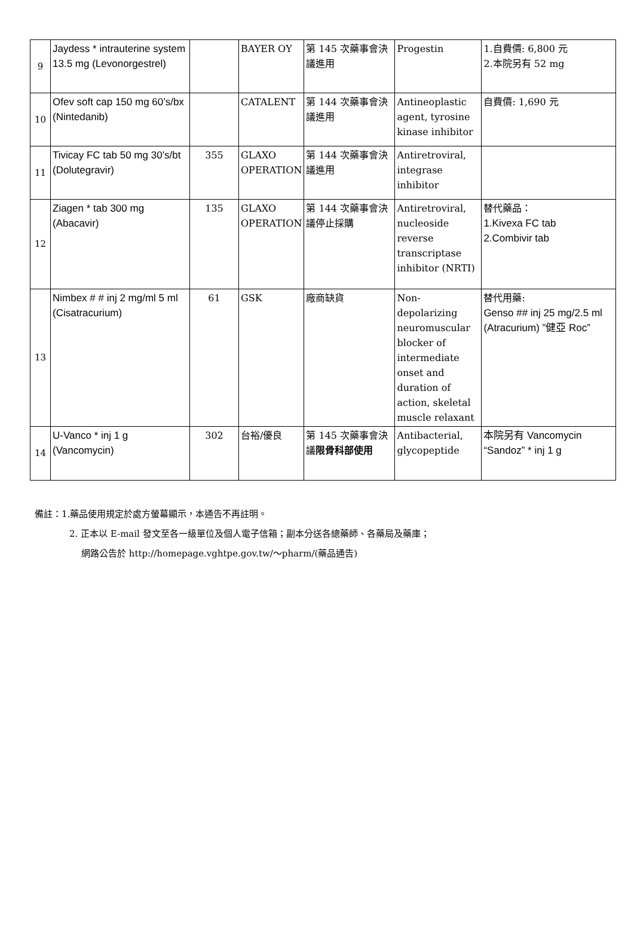| 9 | Jaydess * intrauterine system 13.5 mg (Levonorgestrel) | | BAYER OY | 第 145 次藥事會決議進用 | Progestin | 1.自費價: 6,800 元 2.本院另有 52 mg |
| 10 | Ofev soft cap 150 mg 60’s/bx (Nintedanib) | | CATALENT | 第 144 次藥事會決議進用 | Antineoplastic agent, tyrosine kinase inhibitor | 自費價: 1,690 元 |
| 11 | Tivicay FC tab 50 mg 30’s/bt (Dolutegravir) | 355 | GLAXO OPERATION | 第 144 次藥事會決議進用 | Antiretroviral, integrase inhibitor | |
| 12 | Ziagen * tab 300 mg (Abacavir) | 135 | GLAXO OPERATION | 第 144 次藥事會決議停止採購 | Antiretroviral, nucleoside reverse transcriptase inhibitor (NRTI) | 替代藥品： 1.Kivexa FC tab 2.Combivir tab |
| 13 | Nimbex # # inj 2 mg/ml 5 ml (Cisatracurium) | 61 | GSK | 廠商缺貨 | Non-depolarizing neuromuscular blocker of intermediate onset and duration of action, skeletal muscle relaxant | 替代用藥: Genso ## inj 25 mg/2.5 ml (Atracurium) ”健亞 Roc” |
| 14 | U-Vanco * inj 1 g (Vancomycin) | 302 | 台裕/優良 | 第 145 次藥事會決議 限骨科部使用 | Antibacterial, glycopeptide | 本院另有 Vancomycin “Sandoz” * inj 1 g |
備註：1.藥品使用規定於處方螢幕顯示，本通告不再註明。
2. 正本以 E-mail 發文至各一級單位及個人電子信箱；副本分送各總藥師、各藥局及藥庫；
網路公告於 http://homepage.vghtpe.gov.tw/～pharm/(藥品通告)